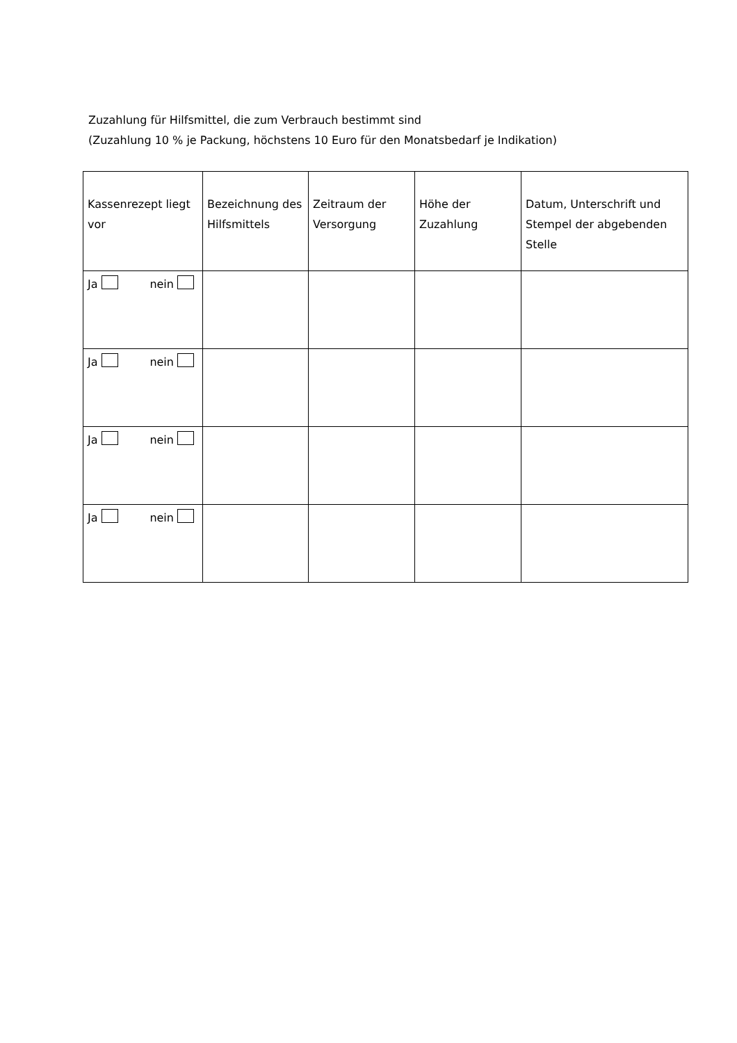Zuzahlung für Hilfsmittel, die zum Verbrauch bestimmt sind
(Zuzahlung 10 % je Packung, höchstens 10 Euro für den Monatsbedarf je Indikation)
| Kassenrezept liegt vor | Bezeichnung des Hilfsmittels | Zeitraum der Versorgung | Höhe der Zuzahlung | Datum, Unterschrift und Stempel der abgebenden Stelle |
| --- | --- | --- | --- | --- |
| Ja nein | | | | |
| Ja nein | | | | |
| Ja nein | | | | |
| Ja nein | | | | |